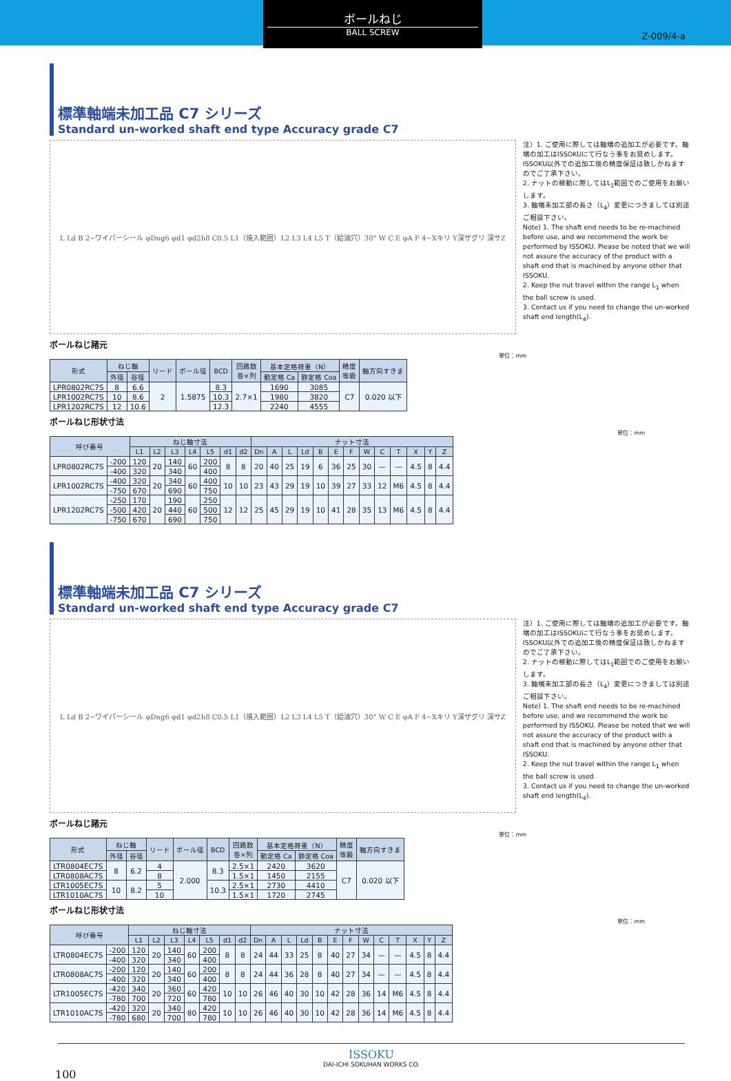ボールねじ
BALL SCREW
Z-009/4-a
標準軸端未加工品 C7 シリーズ
Standard un-worked shaft end type Accuracy grade C7
L Ld B 2−ワイパーシール φDng6 φd1 φd2h8 C0.5 L1（焼入範囲）L2 L3 L4 L5 T（給油穴）30° W C E φA F 4−Xキリ Y深ザグリ 深サZ
注）1. ご使用に際しては軸端の追加工が必要です。軸端の加工はISSOKUにて行なう事をお奨めします。ISSOKU以外での追加工後の精度保証は致しかねますのでご了承下さい。
2. ナットの稼動に際してはL<sub>1</sub>範囲でのご使用をお願いします。
3. 軸端未加工部の長さ（L<sub>4</sub>）変更につきましては別途ご相談下さい。
Note) 1. The shaft end needs to be re-machined before use, and we recommend the work be performed by ISSOKU. Please be noted that we will not assure the accuracy of the product with a shaft end that is machined by anyone other that ISSOKU.
2. Keep the nut travel within the range L<sub>1</sub> when the ball screw is used.
3. Contact us if you need to change the un-worked shaft end length(L<sub>4</sub>).
ボールねじ諸元
単位：mm
| 形式 | ねじ軸 | | リード | ボール径 | BCD | 回路数 巻×列 | 基本定格荷重（N） | | 精度 等級 | 軸方向すきま |
| --- | --- | --- | --- | --- | --- | --- | --- | --- | --- | --- |
| | 外径 | 谷径 | | | | | 動定格 Ca | 静定格 Coa | | |
| LPR0802RC7S | 8 | 6.6 | 2 | 1.5875 | 8.3 | 2.7×1 | 1690 | 3085 | C7 | 0.020 以下 |
| LPR1002RC7S | 10 | 8.6 | | | 10.3 | | 1980 | 3820 | | |
| LPR1202RC7S | 12 | 10.6 | | | 12.3 | | 2240 | 4555 | | |
ボールねじ形状寸法
単位：mm
| 呼び番号 | | ねじ軸寸法 | | | | | | | ナット寸法 | | | | | | | | | | | | |
| --- | --- | --- | --- | --- | --- | --- | --- | --- | --- | --- | --- | --- | --- | --- | --- | --- | --- | --- | --- | --- | --- |
| | | L1 | L2 | L3 | L4 | L5 | d1 | d2 | Dn | A | L | Ld | B | E | F | W | C | T | X | Y | Z |
| LPR0802RC7S | -200 | 120 | 20 | 140 | 60 | 200 | 8 | 8 | 20 | 40 | 25 | 19 | 6 | 36 | 25 | 30 | — | — | 4.5 | 8 | 4.4 |
| | -400 | 320 | | 340 | | 400 | | | | | | | | | | | | | | | |
| LPR1002RC7S | -400 | 320 | 20 | 340 | 60 | 400 | 10 | 10 | 23 | 43 | 29 | 19 | 10 | 39 | 27 | 33 | 12 | M6 | 4.5 | 8 | 4.4 |
| | -750 | 670 | | 690 | | 750 | | | | | | | | | | | | | | | |
| LPR1202RC7S | -250 | 170 | 20 | 190 | 60 | 250 | 12 | 12 | 25 | 45 | 29 | 19 | 10 | 41 | 28 | 35 | 13 | M6 | 4.5 | 8 | 4.4 |
| | -500 | 420 | | 440 | | 500 | | | | | | | | | | | | | | | |
| | -750 | 670 | | 690 | | 750 | | | | | | | | | | | | | | | |
標準軸端未加工品 C7 シリーズ
Standard un-worked shaft end type Accuracy grade C7
L Ld B 2−ワイパーシール φDng6 φd1 φd2h8 C0.5 L1（焼入範囲）L2 L3 L4 L5 T（給油穴）30° W C E φA F 4−Xキリ Y深ザグリ 深サZ
注）1. ご使用に際しては軸端の追加工が必要です。軸端の加工はISSOKUにて行なう事をお奨めします。ISSOKU以外での追加工後の精度保証は致しかねますのでご了承下さい。
2. ナットの稼動に際してはL<sub>1</sub>範囲でのご使用をお願いします。
3. 軸端未加工部の長さ（L<sub>4</sub>）変更につきましては別途ご相談下さい。
Note) 1. The shaft end needs to be re-machined before use, and we recommend the work be performed by ISSOKU. Please be noted that we will not assure the accuracy of the product with a shaft end that is machined by anyone other that ISSOKU.
2. Keep the nut travel within the range L<sub>1</sub> when the ball screw is used.
3. Contact us if you need to change the un-worked shaft end length(L<sub>4</sub>).
ボールねじ諸元
単位：mm
| 形式 | ねじ軸 | | リード | ボール径 | BCD | 回路数 巻×列 | 基本定格荷重（N） | | 精度 等級 | 軸方向すきま |
| --- | --- | --- | --- | --- | --- | --- | --- | --- | --- | --- |
| | 外径 | 谷径 | | | | | 動定格 Ca | 静定格 Coa | | |
| LTR0804EC7S | 8 | 6.2 | 4 | 2.000 | 8.3 | 2.5×1 | 2420 | 3620 | C7 | 0.020 以下 |
| LTR0808AC7S | | | 8 | | | 1.5×1 | 1450 | 2155 | | |
| LTR1005EC7S | 10 | 8.2 | 5 | | 10.3 | 2.5×1 | 2730 | 4410 | | |
| LTR1010AC7S | | | 10 | | | 1.5×1 | 1720 | 2745 | | |
ボールねじ形状寸法
単位：mm
| 呼び番号 | | ねじ軸寸法 | | | | | | | ナット寸法 | | | | | | | | | | | | |
| --- | --- | --- | --- | --- | --- | --- | --- | --- | --- | --- | --- | --- | --- | --- | --- | --- | --- | --- | --- | --- | --- |
| | | L1 | L2 | L3 | L4 | L5 | d1 | d2 | Dn | A | L | Ld | B | E | F | W | C | T | X | Y | Z |
| LTR0804EC7S | -200 | 120 | 20 | 140 | 60 | 200 | 8 | 8 | 24 | 44 | 33 | 25 | 8 | 40 | 27 | 34 | — | — | 4.5 | 8 | 4.4 |
| | -400 | 320 | | 340 | | 400 | | | | | | | | | | | | | | | |
| LTR0808AC7S | -200 | 120 | 20 | 140 | 60 | 200 | 8 | 8 | 24 | 44 | 36 | 28 | 8 | 40 | 27 | 34 | — | — | 4.5 | 8 | 4.4 |
| | -400 | 320 | | 340 | | 400 | | | | | | | | | | | | | | | |
| LTR1005EC7S | -420 | 340 | 20 | 360 | 60 | 420 | 10 | 10 | 26 | 46 | 40 | 30 | 10 | 42 | 28 | 36 | 14 | M6 | 4.5 | 8 | 4.4 |
| | -780 | 700 | | 720 | | 780 | | | | | | | | | | | | | | | |
| LTR1010AC7S | -420 | 320 | 20 | 340 | 80 | 420 | 10 | 10 | 26 | 46 | 40 | 30 | 10 | 42 | 28 | 36 | 14 | M6 | 4.5 | 8 | 4.4 |
| | -780 | 680 | | 700 | | 780 | | | | | | | | | | | | | | | |
ISSOKU
DAI-ICHI SOKUHAN WORKS CO.
100